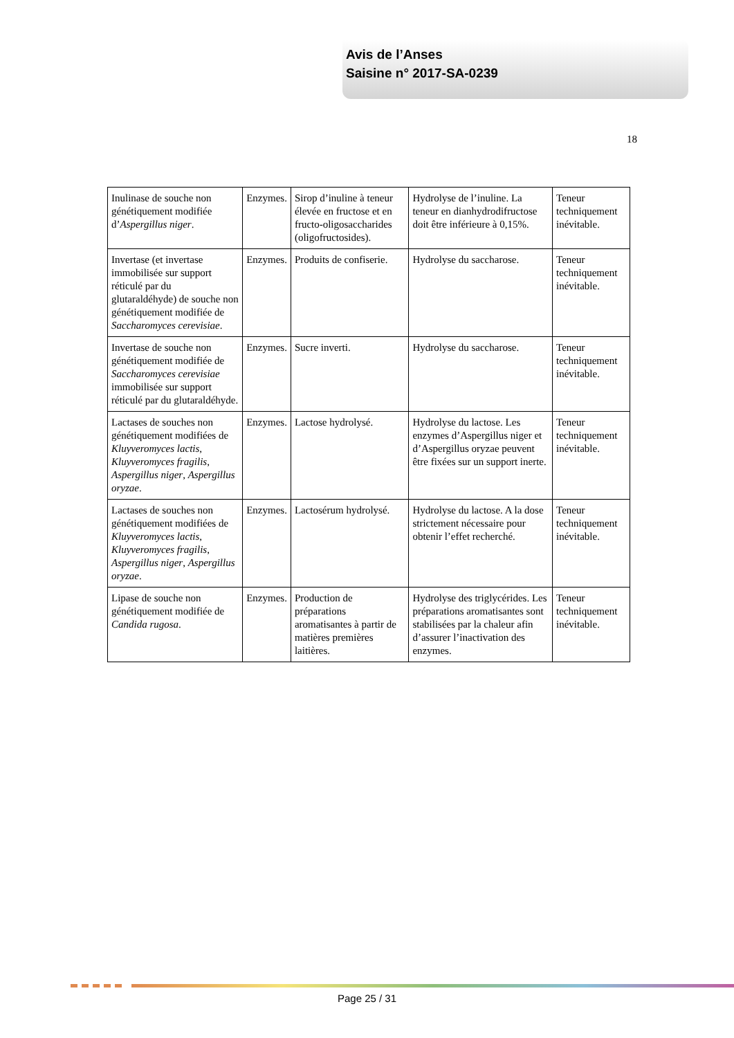Avis de l’Anses
Saisine n° 2017-SA-0239
18
| Inulinase de souche non génétiquement modifiée d’ Aspergillus niger . | Enzymes. | Sirop d’inuline à teneur élevée en fructose et en fructo-oligosaccharides (oligofructosides). | Hydrolyse de l’inuline. La teneur en dianhydrodifructose doit être inférieure à 0,15%. | Teneur techniquement inévitable. |
| Invertase (et invertase immobilisée sur support réticulé par du glutaraldéhyde) de souche non génétiquement modifiée de Saccharomyces cerevisiae . | Enzymes. | Produits de confiserie. | Hydrolyse du saccharose. | Teneur techniquement inévitable. |
| Invertase de souche non génétiquement modifiée de Saccharomyces cerevisiae immobilisée sur support réticulé par du glutaraldéhyde. | Enzymes. | Sucre inverti. | Hydrolyse du saccharose. | Teneur techniquement inévitable. |
| Lactases de souches non génétiquement modifiées de Kluyveromyces lactis , Kluyveromyces fragilis , Aspergillus niger , Aspergillus oryzae . | Enzymes. | Lactose hydrolysé. | Hydrolyse du lactose. Les enzymes d’Aspergillus niger et d’Aspergillus oryzae peuvent être fixées sur un support inerte. | Teneur techniquement inévitable. |
| Lactases de souches non génétiquement modifiées de Kluyveromyces lactis , Kluyveromyces fragilis , Aspergillus niger , Aspergillus oryzae . | Enzymes. | Lactosérum hydrolysé. | Hydrolyse du lactose. A la dose strictement nécessaire pour obtenir l’effet recherché. | Teneur techniquement inévitable. |
| Lipase de souche non génétiquement modifiée de Candida rugosa . | Enzymes. | Production de préparations aromatisantes à partir de matières premières laitières. | Hydrolyse des triglycérides. Les préparations aromatisantes sont stabilisées par la chaleur afin d’assurer l’inactivation des enzymes. | Teneur techniquement inévitable. |
Page 25 / 31